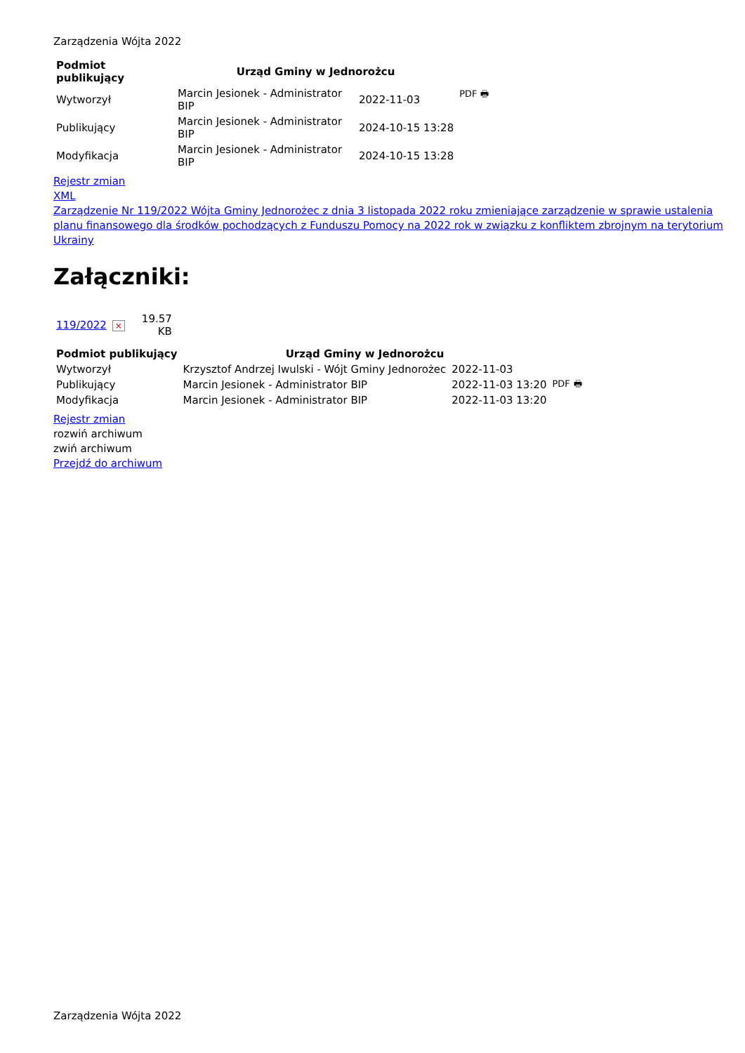Zarządzenia Wójta 2022
| Podmiot publikujący | Urząd Gminy w Jednorożcu | | |
| --- | --- | --- | --- |
| Wytworzył | Marcin Jesionek - Administrator BIP | 2022-11-03 | PDF 🖶 |
| Publikujący | Marcin Jesionek - Administrator BIP | 2024-10-15 13:28 | |
| Modyfikacja | Marcin Jesionek - Administrator BIP | 2024-10-15 13:28 | |
Rejestr zmian
XML
Zarządzenie Nr 119/2022 Wójta Gminy Jednorożec z dnia 3 listopada 2022 roku zmieniające zarządzenie w sprawie ustalenia planu finansowego dla środków pochodzących z Funduszu Pomocy na 2022 rok w związku z konfliktem zbrojnym na terytorium Ukrainy
Załączniki:
| 119/2022 | × | 19.57 KB |
| Podmiot publikujący | Urząd Gminy w Jednorożcu | | |
| --- | --- | --- | --- |
| Wytworzył | Krzysztof Andrzej Iwulski - Wójt Gminy Jednorożec | 2022-11-03 | PDF 🖶 |
| Publikujący | Marcin Jesionek - Administrator BIP | 2022-11-03 13:20 | |
| Modyfikacja | Marcin Jesionek - Administrator BIP | 2022-11-03 13:20 | |
Rejestr zmian
rozwiń archiwum
zwiń archiwum
Przejdź do archiwum
Zarządzenia Wójta 2022